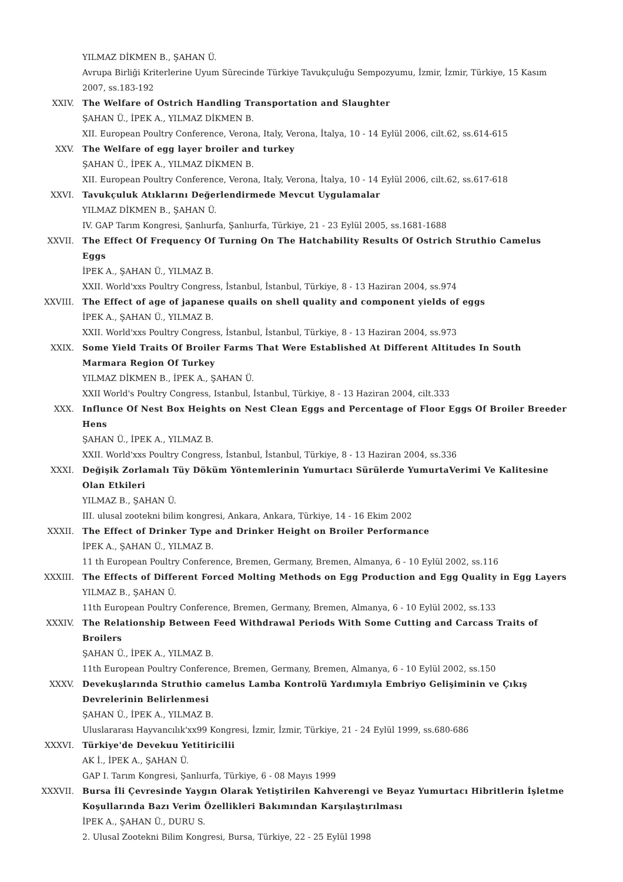YILMAZ DİKMEN B., ŞAHAN Ü.
Avrupa Birliği Kriterlerine Uyum Sürecinde Türkiye Tavukçuluğu Sempozyumu, İzmir, İzmir, Türkiye, 15 Kasım 2007, ss.183-192
XXIV. The Welfare of Ostrich Handling Transportation and Slaughter
ŞAHAN Ü., İPEK A., YILMAZ DİKMEN B.
XII. European Poultry Conference, Verona, Italy, Verona, İtalya, 10 - 14 Eylül 2006, cilt.62, ss.614-615
XXV. The Welfare of egg layer broiler and turkey
ŞAHAN Ü., İPEK A., YILMAZ DİKMEN B.
XII. European Poultry Conference, Verona, Italy, Verona, İtalya, 10 - 14 Eylül 2006, cilt.62, ss.617-618
XXVI. Tavukçuluk Atıklarını Değerlendirmede Mevcut Uygulamalar
YILMAZ DİKMEN B., ŞAHAN Ü.
IV. GAP Tarım Kongresi, Şanlıurfa, Şanlıurfa, Türkiye, 21 - 23 Eylül 2005, ss.1681-1688
XXVII. The Effect Of Frequency Of Turning On The Hatchability Results Of Ostrich Struthio Camelus Eggs
İPEK A., ŞAHAN Ü., YILMAZ B.
XXII. World'xxs Poultry Congress, İstanbul, İstanbul, Türkiye, 8 - 13 Haziran 2004, ss.974
XXVIII. The Effect of age of japanese quails on shell quality and component yields of eggs
İPEK A., ŞAHAN Ü., YILMAZ B.
XXII. World'xxs Poultry Congress, İstanbul, İstanbul, Türkiye, 8 - 13 Haziran 2004, ss.973
XXIX. Some Yield Traits Of Broiler Farms That Were Established At Different Altitudes In South Marmara Region Of Turkey
YILMAZ DİKMEN B., İPEK A., ŞAHAN Ü.
XXII World's Poultry Congress, Istanbul, İstanbul, Türkiye, 8 - 13 Haziran 2004, cilt.333
XXX. Influnce Of Nest Box Heights on Nest Clean Eggs and Percentage of Floor Eggs Of Broiler Breeder Hens
ŞAHAN Ü., İPEK A., YILMAZ B.
XXII. World'xxs Poultry Congress, İstanbul, İstanbul, Türkiye, 8 - 13 Haziran 2004, ss.336
XXXI. Değişik Zorlamalı Tüy Döküm Yöntemlerinin Yumurtacı Sürülerde YumurtaVerimi Ve Kalitesine Olan Etkileri
YILMAZ B., ŞAHAN Ü.
III. ulusal zootekni bilim kongresi, Ankara, Ankara, Türkiye, 14 - 16 Ekim 2002
XXXII. The Effect of Drinker Type and Drinker Height on Broiler Performance
İPEK A., ŞAHAN Ü., YILMAZ B.
11 th European Poultry Conference, Bremen, Germany, Bremen, Almanya, 6 - 10 Eylül 2002, ss.116
XXXIII. The Effects of Different Forced Molting Methods on Egg Production and Egg Quality in Egg Layers
YILMAZ B., ŞAHAN Ü.
11th European Poultry Conference, Bremen, Germany, Bremen, Almanya, 6 - 10 Eylül 2002, ss.133
XXXIV. The Relationship Between Feed Withdrawal Periods With Some Cutting and Carcass Traits of Broilers
ŞAHAN Ü., İPEK A., YILMAZ B.
11th European Poultry Conference, Bremen, Germany, Bremen, Almanya, 6 - 10 Eylül 2002, ss.150
XXXV. Devekuşlarında Struthio camelus Lamba Kontrolü Yardımıyla Embriyo Gelişiminin ve Çıkış Devrelerinin Belirlenmesi
ŞAHAN Ü., İPEK A., YILMAZ B.
Uluslararası Hayvancılık'xx99 Kongresi, İzmir, İzmir, Türkiye, 21 - 24 Eylül 1999, ss.680-686
XXXVI. Türkiye'de Devekuu Yetitiricilii
AK İ., İPEK A., ŞAHAN Ü.
GAP I. Tarım Kongresi, Şanlıurfa, Türkiye, 6 - 08 Mayıs 1999
XXXVII. Bursa İli Çevresinde Yaygın Olarak Yetiştirilen Kahverengi ve Beyaz Yumurtacı Hibritlerin İşletme Koşullarında Bazı Verim Özellikleri Bakımından Karşılaştırılması
İPEK A., ŞAHAN Ü., DURU S.
2. Ulusal Zootekni Bilim Kongresi, Bursa, Türkiye, 22 - 25 Eylül 1998